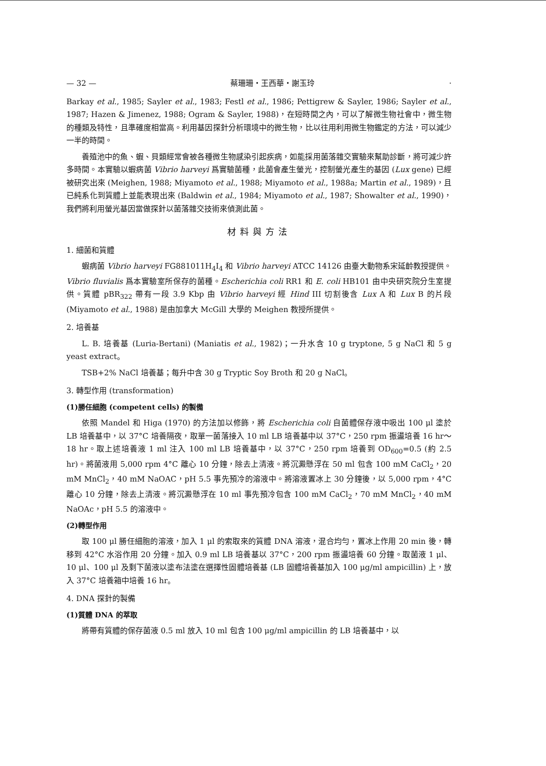— 32 — 蔡珊珊・王西華・謝玉玲 ·
Barkay et al., 1985; Sayler et al., 1983; Festl et al., 1986; Pettigrew & Sayler, 1986; Sayler et al., 1987; Hazen & Jimenez, 1988; Ogram & Sayler, 1988)，在短時間之內，可以了解微生物社會中，微生物的種類及特性，且準確度相當高。利用基因探針分析環境中的微生物，比以往用利用微生物鑑定的方法，可以減少一半的時間。
養殖池中的魚、蝦、貝類經常會被各種微生物感染引起疾病，如能採用菌落雜交實驗來幫助診斷，將可減少許多時間。本實驗以蝦病菌 Vibrio harveyi 爲實驗菌種，此菌會產生螢光，控制螢光產生的基因 (Lux gene) 已經被研究出來 (Meighen, 1988; Miyamoto et al., 1988; Miyamoto et al., 1988a; Martin et al., 1989)，且已純系化到質體上並能表現出來 (Baldwin et al., 1984; Miyamoto et al., 1987; Showalter et al., 1990)，我們將利用螢光基因當做探針以菌落雜交技術來偵測此菌。
材料與方法
1. 細菌和質體
蝦病菌 Vibrio harveyi FG881011H<sub>4</sub>I<sub>4</sub> 和 Vibrio harveyi ATCC 14126 由臺大動物系宋延齡教授提供。Vibrio fluvialis 爲本實驗室所保存的菌種。Escherichia coli RR1 和 E. coli HB101 由中央研究院分生室提供。質體 pBR<sub>322</sub> 帶有一段 3.9 Kbp 由 Vibrio harveyi 經 Hind III 切割後含 Lux A 和 Lux B 的片段 (Miyamoto et al., 1988) 是由加拿大 McGill 大學的 Meighen 教授所提供。
2. 培養基
L. B. 培養基 (Luria-Bertani) (Maniatis et al., 1982)；一升水含 10 g tryptone, 5 g NaCl 和 5 g yeast extract。
TSB+2% NaCl 培養基；每升中含 30 g Tryptic Soy Broth 和 20 g NaCl。
3. 轉型作用 (transformation)
(1)勝任細胞 (competent cells) 的製備
依照 Mandel 和 Higa (1970) 的方法加以修飾，將 Escherichia coli 自菌體保存液中吸出 100 μl 塗於 LB 培養基中，以 37°C 培養隔夜，取單一菌落接入 10 ml LB 培養基中以 37°C，250 rpm 振盪培養 16 hr～18 hr。取上述培養液 1 ml 注入 100 ml LB 培養基中，以 37°C，250 rpm 培養到 OD<sub>600</sub>=0.5 (約 2.5 hr)。將菌液用 5,000 rpm 4°C 離心 10 分鐘，除去上清液。將沉澱懸浮在 50 ml 包含 100 mM CaCl<sub>2</sub>，20 mM MnCl<sub>2</sub>，40 mM NaOAC，pH 5.5 事先預冷的溶液中。將溶液置冰上 30 分鐘後，以 5,000 rpm，4°C 離心 10 分鐘，除去上清液。將沉澱懸浮在 10 ml 事先預冷包含 100 mM CaCl<sub>2</sub>，70 mM MnCl<sub>2</sub>，40 mM NaOAc，pH 5.5 的溶液中。
(2)轉型作用
取 100 μl 勝任細胞的溶液，加入 1 μl 的索取來的質體 DNA 溶液，混合均勻，置冰上作用 20 min 後，轉移到 42°C 水浴作用 20 分鐘。加入 0.9 ml LB 培養基以 37°C，200 rpm 振盪培養 60 分鐘。取菌液 1 μl、10 μl、100 μl 及剩下菌液以塗布法塗在選擇性固體培養基 (LB 固體培養基加入 100 μg/ml ampicillin) 上，放入 37°C 培養箱中培養 16 hr。
4. DNA 探針的製備
(1)質體 DNA 的萃取
將帶有質體的保存菌液 0.5 ml 放入 10 ml 包含 100 μg/ml ampicillin 的 LB 培養基中，以